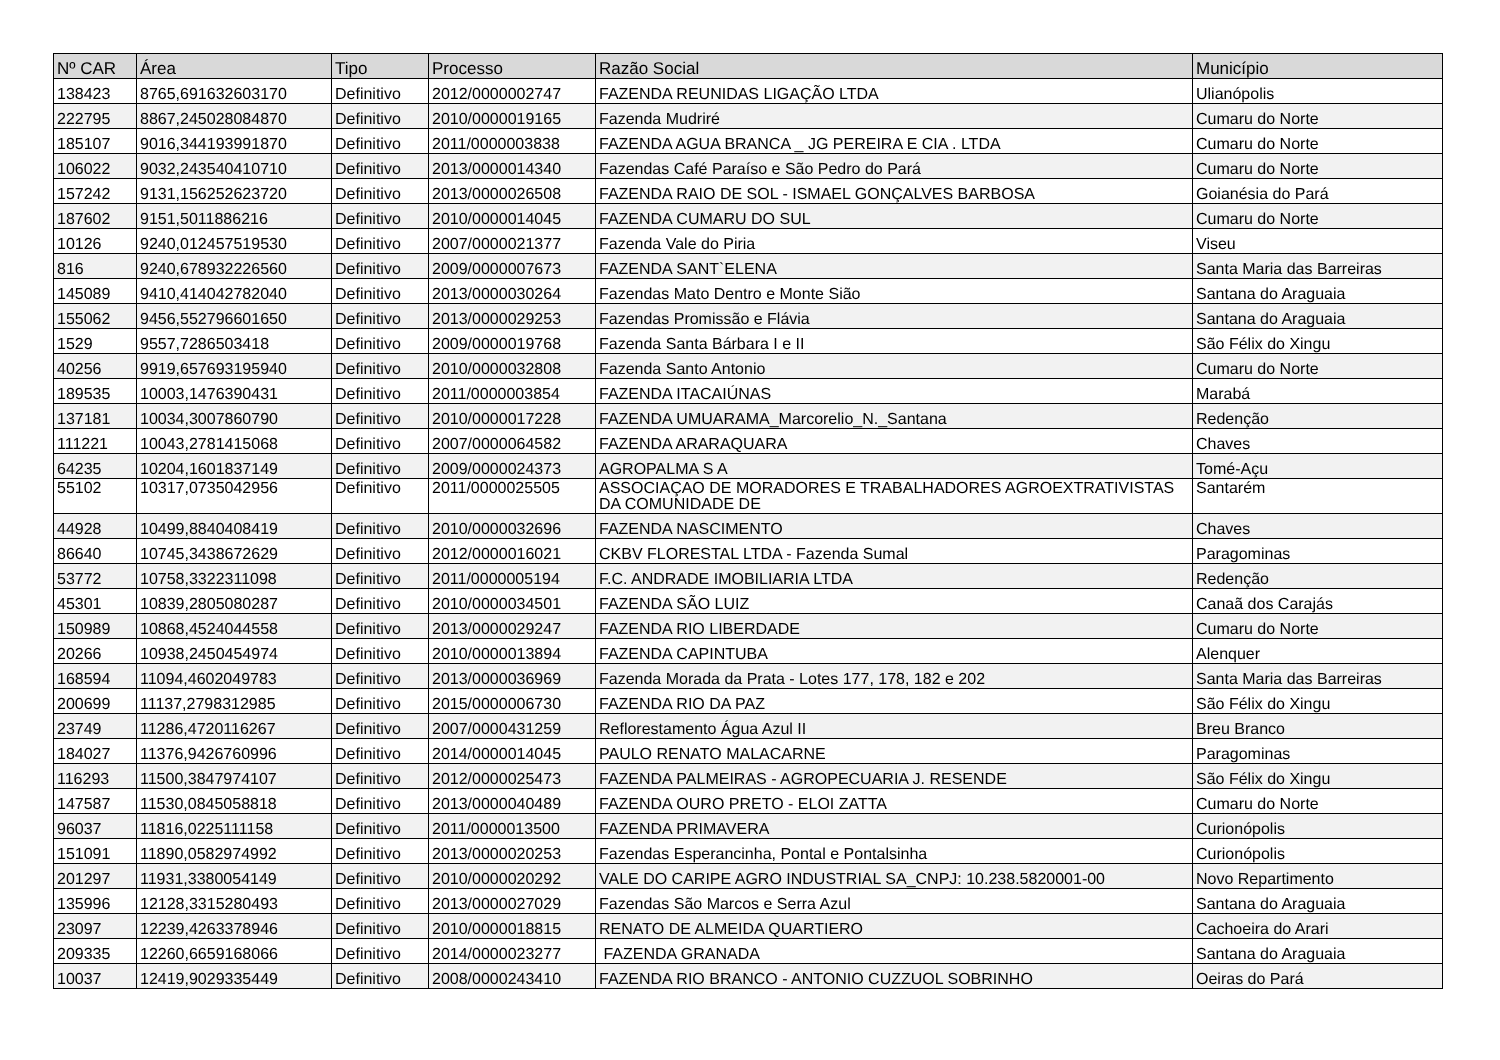| Nº CAR | Área | Tipo | Processo | Razão Social | Município |
| --- | --- | --- | --- | --- | --- |
| 138423 | 8765,691632603170 | Definitivo | 2012/0000002747 | FAZENDA REUNIDAS LIGAÇÃO LTDA | Ulianópolis |
| 222795 | 8867,245028084870 | Definitivo | 2010/0000019165 | Fazenda Mudriré | Cumaru do Norte |
| 185107 | 9016,344193991870 | Definitivo | 2011/0000003838 | FAZENDA AGUA BRANCA _ JG PEREIRA E CIA . LTDA | Cumaru do Norte |
| 106022 | 9032,243540410710 | Definitivo | 2013/0000014340 | Fazendas Café Paraíso e São Pedro do Pará | Cumaru do Norte |
| 157242 | 9131,156252623720 | Definitivo | 2013/0000026508 | FAZENDA RAIO DE SOL - ISMAEL GONÇALVES BARBOSA | Goianésia do Pará |
| 187602 | 9151,5011886216 | Definitivo | 2010/0000014045 | FAZENDA CUMARU DO SUL | Cumaru do Norte |
| 10126 | 9240,012457519530 | Definitivo | 2007/0000021377 | Fazenda Vale do Piria | Viseu |
| 816 | 9240,678932226560 | Definitivo | 2009/0000007673 | FAZENDA SANT`ELENA | Santa Maria das Barreiras |
| 145089 | 9410,414042782040 | Definitivo | 2013/0000030264 | Fazendas Mato Dentro e Monte Sião | Santana do Araguaia |
| 155062 | 9456,552796601650 | Definitivo | 2013/0000029253 | Fazendas Promissão e Flávia | Santana do Araguaia |
| 1529 | 9557,7286503418 | Definitivo | 2009/0000019768 | Fazenda Santa Bárbara I e II | São Félix do Xingu |
| 40256 | 9919,657693195940 | Definitivo | 2010/0000032808 | Fazenda Santo Antonio | Cumaru do Norte |
| 189535 | 10003,1476390431 | Definitivo | 2011/0000003854 | FAZENDA ITACAIÚNAS | Marabá |
| 137181 | 10034,3007860790 | Definitivo | 2010/0000017228 | FAZENDA UMUARAMA_Marcorelio_N._Santana | Redenção |
| 111221 | 10043,2781415068 | Definitivo | 2007/0000064582 | FAZENDA ARARAQUARA | Chaves |
| 64235 | 10204,1601837149 | Definitivo | 2009/0000024373 | AGROPALMA S A | Tomé-Açu |
| 55102 | 10317,0735042956 | Definitivo | 2011/0000025505 | ASSOCIAÇAO DE MORADORES E TRABALHADORES AGROEXTRATIVISTAS DA COMUNIDADE DE | Santarém |
| 44928 | 10499,8840408419 | Definitivo | 2010/0000032696 | FAZENDA NASCIMENTO | Chaves |
| 86640 | 10745,3438672629 | Definitivo | 2012/0000016021 | CKBV FLORESTAL LTDA - Fazenda Sumal | Paragominas |
| 53772 | 10758,3322311098 | Definitivo | 2011/0000005194 | F.C. ANDRADE IMOBILIARIA LTDA | Redenção |
| 45301 | 10839,2805080287 | Definitivo | 2010/0000034501 | FAZENDA SÃO LUIZ | Canaã dos Carajás |
| 150989 | 10868,4524044558 | Definitivo | 2013/0000029247 | FAZENDA RIO LIBERDADE | Cumaru do Norte |
| 20266 | 10938,2450454974 | Definitivo | 2010/0000013894 | FAZENDA CAPINTUBA | Alenquer |
| 168594 | 11094,4602049783 | Definitivo | 2013/0000036969 | Fazenda Morada da Prata - Lotes 177, 178, 182 e 202 | Santa Maria das Barreiras |
| 200699 | 11137,2798312985 | Definitivo | 2015/0000006730 | FAZENDA RIO DA PAZ | São Félix do Xingu |
| 23749 | 11286,4720116267 | Definitivo | 2007/0000431259 | Reflorestamento Água Azul II | Breu Branco |
| 184027 | 11376,9426760996 | Definitivo | 2014/0000014045 | PAULO RENATO MALACARNE | Paragominas |
| 116293 | 11500,3847974107 | Definitivo | 2012/0000025473 | FAZENDA PALMEIRAS - AGROPECUARIA J. RESENDE | São Félix do Xingu |
| 147587 | 11530,0845058818 | Definitivo | 2013/0000040489 | FAZENDA OURO PRETO - ELOI ZATTA | Cumaru do Norte |
| 96037 | 11816,0225111158 | Definitivo | 2011/0000013500 | FAZENDA PRIMAVERA | Curionópolis |
| 151091 | 11890,0582974992 | Definitivo | 2013/0000020253 | Fazendas Esperancinha, Pontal e Pontalsinha | Curionópolis |
| 201297 | 11931,3380054149 | Definitivo | 2010/0000020292 | VALE DO CARIPE AGRO INDUSTRIAL SA_CNPJ: 10.238.5820001-00 | Novo Repartimento |
| 135996 | 12128,3315280493 | Definitivo | 2013/0000027029 | Fazendas São Marcos e Serra Azul | Santana do Araguaia |
| 23097 | 12239,4263378946 | Definitivo | 2010/0000018815 | RENATO DE ALMEIDA QUARTIERO | Cachoeira do Arari |
| 209335 | 12260,6659168066 | Definitivo | 2014/0000023277 | FAZENDA GRANADA | Santana do Araguaia |
| 10037 | 12419,9029335449 | Definitivo | 2008/0000243410 | FAZENDA RIO BRANCO - ANTONIO CUZZUOL SOBRINHO | Oeiras do Pará |